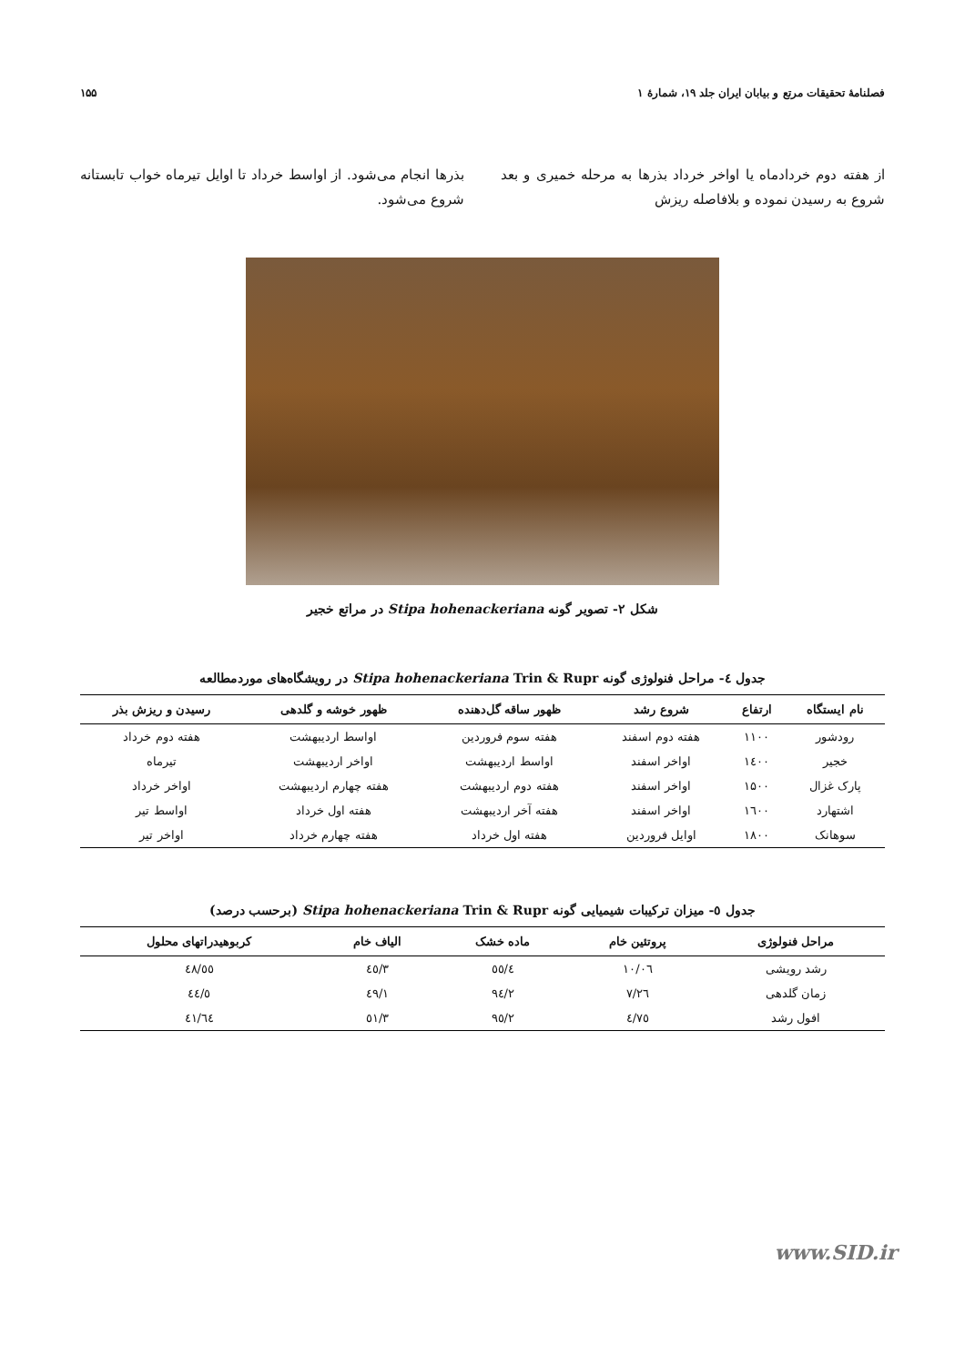فصلنامهٔ تحقیقات مرتع و بیابان ایران جلد ۱۹، شمارهٔ ۱ ۱۵۵
از هفته دوم خردادماه یا اواخر خرداد بذرها به مرحله خمیری و بعد شروع به رسیدن نموده و بلافاصله ریزش
بذرها انجام می‌شود. از اواسط خرداد تا اوایل تیرماه خواب تابستانه شروع می‌شود.
شکل ۲- تصویر گونه Stipa hohenackeriana در مراتع خجیر
جدول ٤- مراحل فنولوژی گونه Stipa hohenackeriana Trin & Rupr در رویشگاه‌های موردمطالعه
| نام ایستگاه | ارتفاع | شروع رشد | ظهور ساقه گل‌دهنده | ظهور خوشه و گلدهی | رسیدن و ریزش بذر |
| --- | --- | --- | --- | --- | --- |
| رودشور | ۱۱۰۰ | هفته دوم اسفند | هفته سوم فروردین | اواسط اردیبهشت | هفته دوم خرداد |
| خجیر | ١٤٠٠ | اواخر اسفند | اواسط اردیبهشت | اواخر اردیبهشت | تیرماه |
| پارک غزال | ۱۵۰۰ | اواخر اسفند | هفته دوم اردیبهشت | هفته چهارم اردیبهشت | اواخر خرداد |
| اشتهارد | ١٦٠٠ | اواخر اسفند | هفته آخر اردیبهشت | هفته اول خرداد | اواسط تیر |
| سوهانک | ۱۸۰۰ | اوایل فروردین | هفته اول خرداد | هفته چهارم خرداد | اواخر تیر |
جدول ٥- میزان ترکیبات شیمیایی گونه Stipa hohenackeriana Trin & Rupr (برحسب درصد)
| مراحل فنولوژی | پروتئین خام | ماده خشک | الیاف خام | کربوهیدراتهای محلول |
| --- | --- | --- | --- | --- |
| رشد رویشی | ١٠/٠٦ | ٥٥/٤ | ٤٥/٣ | ٤٨/٥٥ |
| زمان گلدهی | ٧/٢٦ | ٩٤/٢ | ٤٩/١ | ٤٤/٥ |
| افول رشد | ٤/٧٥ | ٩٥/٢ | ٥١/٣ | ٤١/٦٤ |
www.SID.ir